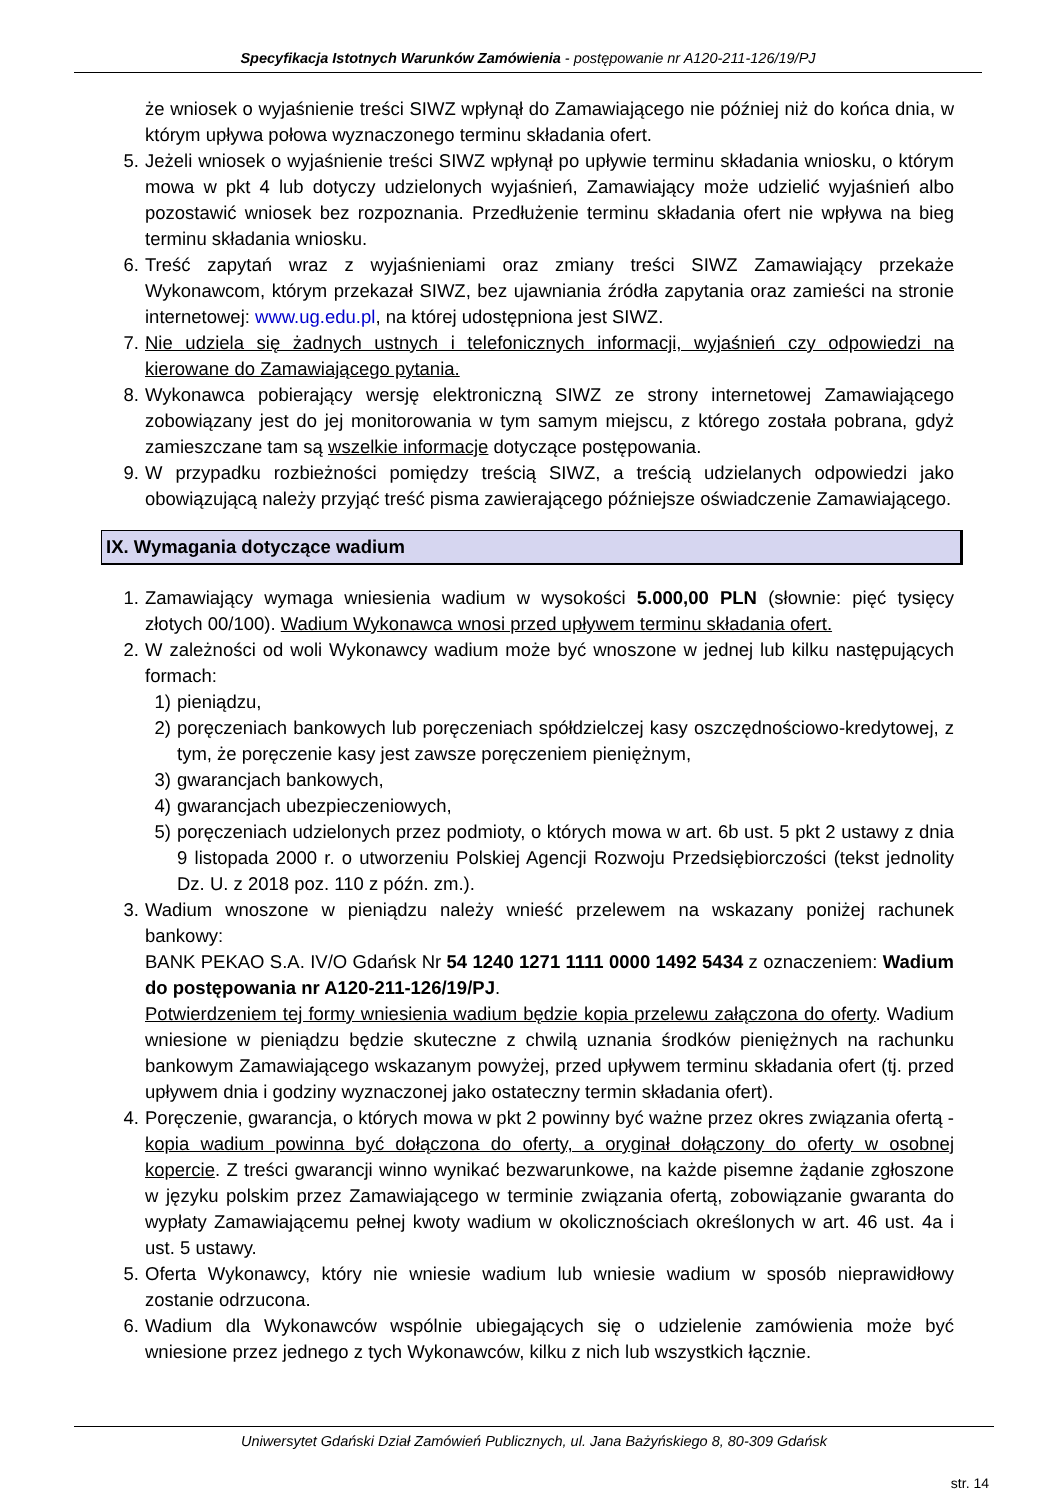Specyfikacja Istotnych Warunków Zamówienia - postępowanie nr A120-211-126/19/PJ
że wniosek o wyjaśnienie treści SIWZ wpłynął do Zamawiającego nie później niż do końca dnia, w którym upływa połowa wyznaczonego terminu składania ofert.
5. Jeżeli wniosek o wyjaśnienie treści SIWZ wpłynął po upływie terminu składania wniosku, o którym mowa w pkt 4 lub dotyczy udzielonych wyjaśnień, Zamawiający może udzielić wyjaśnień albo pozostawić wniosek bez rozpoznania. Przedłużenie terminu składania ofert nie wpływa na bieg terminu składania wniosku.
6. Treść zapytań wraz z wyjaśnieniami oraz zmiany treści SIWZ Zamawiający przekaże Wykonawcom, którym przekazał SIWZ, bez ujawniania źródła zapytania oraz zamieści na stronie internetowej: www.ug.edu.pl, na której udostępniona jest SIWZ.
7. Nie udziela się żadnych ustnych i telefonicznych informacji, wyjaśnień czy odpowiedzi na kierowane do Zamawiającego pytania.
8. Wykonawca pobierający wersję elektroniczną SIWZ ze strony internetowej Zamawiającego zobowiązany jest do jej monitorowania w tym samym miejscu, z którego została pobrana, gdyż zamieszczane tam są wszelkie informacje dotyczące postępowania.
9. W przypadku rozbieżności pomiędzy treścią SIWZ, a treścią udzielanych odpowiedzi jako obowiązującą należy przyjąć treść pisma zawierającego późniejsze oświadczenie Zamawiającego.
IX. Wymagania dotyczące wadium
1. Zamawiający wymaga wniesienia wadium w wysokości 5.000,00 PLN (słownie: pięć tysięcy złotych 00/100). Wadium Wykonawca wnosi przed upływem terminu składania ofert.
2. W zależności od woli Wykonawcy wadium może być wnoszone w jednej lub kilku następujących formach:
1) pieniądzu,
2) poręczeniach bankowych lub poręczeniach spółdzielczej kasy oszczędnościowo-kredytowej, z tym, że poręczenie kasy jest zawsze poręczeniem pieniężnym,
3) gwarancjach bankowych,
4) gwarancjach ubezpieczeniowych,
5) poręczeniach udzielonych przez podmioty, o których mowa w art. 6b ust. 5 pkt 2 ustawy z dnia 9 listopada 2000 r. o utworzeniu Polskiej Agencji Rozwoju Przedsiębiorczości (tekst jednolity Dz. U. z 2018 poz. 110 z późn. zm.).
3. Wadium wnoszone w pieniądzu należy wnieść przelewem na wskazany poniżej rachunek bankowy:
BANK PEKAO S.A. IV/O Gdańsk Nr 54 1240 1271 1111 0000 1492 5434 z oznaczeniem: Wadium do postępowania nr A120-211-126/19/PJ.
Potwierdzeniem tej formy wniesienia wadium będzie kopia przelewu załączona do oferty. Wadium wniesione w pieniądzu będzie skuteczne z chwilą uznania środków pieniężnych na rachunku bankowym Zamawiającego wskazanym powyżej, przed upływem terminu składania ofert (tj. przed upływem dnia i godziny wyznaczonej jako ostateczny termin składania ofert).
4. Poręczenie, gwarancja, o których mowa w pkt 2 powinny być ważne przez okres związania ofertą - kopia wadium powinna być dołączona do oferty, a oryginał dołączony do oferty w osobnej kopercie. Z treści gwarancji winno wynikać bezwarunkowe, na każde pisemne żądanie zgłoszone w języku polskim przez Zamawiającego w terminie związania ofertą, zobowiązanie gwaranta do wypłaty Zamawiającemu pełnej kwoty wadium w okolicznościach określonych w art. 46 ust. 4a i ust. 5 ustawy.
5. Oferta Wykonawcy, który nie wniesie wadium lub wniesie wadium w sposób nieprawidłowy zostanie odrzucona.
6. Wadium dla Wykonawców wspólnie ubiegających się o udzielenie zamówienia może być wniesione przez jednego z tych Wykonawców, kilku z nich lub wszystkich łącznie.
Uniwersytet Gdański Dział Zamówień Publicznych, ul. Jana Bażyńskiego 8, 80-309 Gdańsk
str. 14